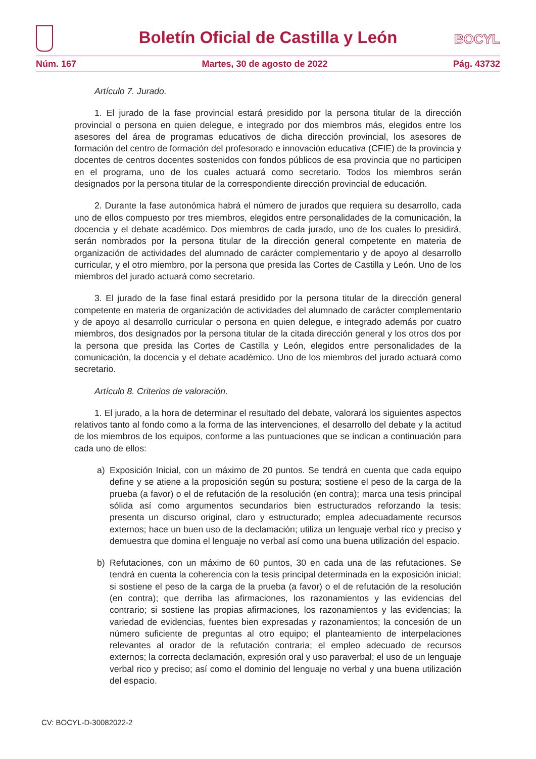Boletín Oficial de Castilla y León
BOCYL
Núm. 167 Martes, 30 de agosto de 2022 Pág. 43732
Artículo 7. Jurado.
1. El jurado de la fase provincial estará presidido por la persona titular de la dirección provincial o persona en quien delegue, e integrado por dos miembros más, elegidos entre los asesores del área de programas educativos de dicha dirección provincial, los asesores de formación del centro de formación del profesorado e innovación educativa (CFIE) de la provincia y docentes de centros docentes sostenidos con fondos públicos de esa provincia que no participen en el programa, uno de los cuales actuará como secretario. Todos los miembros serán designados por la persona titular de la correspondiente dirección provincial de educación.
2. Durante la fase autonómica habrá el número de jurados que requiera su desarrollo, cada uno de ellos compuesto por tres miembros, elegidos entre personalidades de la comunicación, la docencia y el debate académico. Dos miembros de cada jurado, uno de los cuales lo presidirá, serán nombrados por la persona titular de la dirección general competente en materia de organización de actividades del alumnado de carácter complementario y de apoyo al desarrollo curricular, y el otro miembro, por la persona que presida las Cortes de Castilla y León. Uno de los miembros del jurado actuará como secretario.
3. El jurado de la fase final estará presidido por la persona titular de la dirección general competente en materia de organización de actividades del alumnado de carácter complementario y de apoyo al desarrollo curricular o persona en quien delegue, e integrado además por cuatro miembros, dos designados por la persona titular de la citada dirección general y los otros dos por la persona que presida las Cortes de Castilla y León, elegidos entre personalidades de la comunicación, la docencia y el debate académico. Uno de los miembros del jurado actuará como secretario.
Artículo 8. Criterios de valoración.
1. El jurado, a la hora de determinar el resultado del debate, valorará los siguientes aspectos relativos tanto al fondo como a la forma de las intervenciones, el desarrollo del debate y la actitud de los miembros de los equipos, conforme a las puntuaciones que se indican a continuación para cada uno de ellos:
a) Exposición Inicial, con un máximo de 20 puntos. Se tendrá en cuenta que cada equipo define y se atiene a la proposición según su postura; sostiene el peso de la carga de la prueba (a favor) o el de refutación de la resolución (en contra); marca una tesis principal sólida así como argumentos secundarios bien estructurados reforzando la tesis; presenta un discurso original, claro y estructurado; emplea adecuadamente recursos externos; hace un buen uso de la declamación; utiliza un lenguaje verbal rico y preciso y demuestra que domina el lenguaje no verbal así como una buena utilización del espacio.
b) Refutaciones, con un máximo de 60 puntos, 30 en cada una de las refutaciones. Se tendrá en cuenta la coherencia con la tesis principal determinada en la exposición inicial; si sostiene el peso de la carga de la prueba (a favor) o el de refutación de la resolución (en contra); que derriba las afirmaciones, los razonamientos y las evidencias del contrario; si sostiene las propias afirmaciones, los razonamientos y las evidencias; la variedad de evidencias, fuentes bien expresadas y razonamientos; la concesión de un número suficiente de preguntas al otro equipo; el planteamiento de interpelaciones relevantes al orador de la refutación contraria; el empleo adecuado de recursos externos; la correcta declamación, expresión oral y uso paraverbal; el uso de un lenguaje verbal rico y preciso; así como el dominio del lenguaje no verbal y una buena utilización del espacio.
CV: BOCYL-D-30082022-2